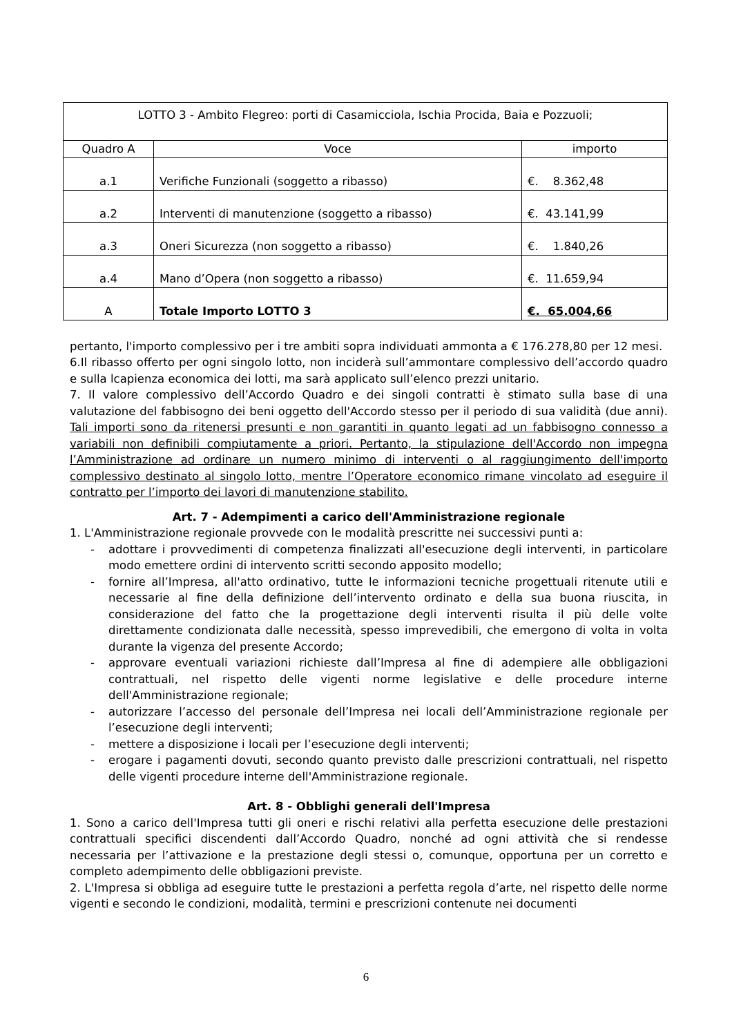| LOTTO 3 - Ambito Flegreo: porti di Casamicciola, Ischia Procida, Baia e Pozzuoli; | | |
| Quadro A | Voce | importo |
| a.1 | Verifiche Funzionali (soggetto a ribasso) | €. 8.362,48 |
| a.2 | Interventi di manutenzione (soggetto a ribasso) | €. 43.141,99 |
| a.3 | Oneri Sicurezza (non soggetto a ribasso) | €. 1.840,26 |
| a.4 | Mano d’Opera (non soggetto a ribasso) | €. 11.659,94 |
| A | Totale Importo LOTTO 3 | €. 65.004,66 |
pertanto, l'importo complessivo per i tre ambiti sopra individuati ammonta a € 176.278,80 per 12 mesi.
6.Il ribasso offerto per ogni singolo lotto, non inciderà sull’ammontare complessivo dell’accordo quadro e sulla lcapienza economica dei lotti, ma sarà applicato sull’elenco prezzi unitario.
7. Il valore complessivo dell’Accordo Quadro e dei singoli contratti è stimato sulla base di una valutazione del fabbisogno dei beni oggetto dell'Accordo stesso per il periodo di sua validità (due anni). Tali importi sono da ritenersi presunti e non garantiti in quanto legati ad un fabbisogno connesso a variabili non definibili compiutamente a priori. Pertanto, la stipulazione dell'Accordo non impegna l’Amministrazione ad ordinare un numero minimo di interventi o al raggiungimento dell'importo complessivo destinato al singolo lotto, mentre l’Operatore economico rimane vincolato ad eseguire il contratto per l’importo dei lavori di manutenzione stabilito.
Art. 7 - Adempimenti a carico dell'Amministrazione regionale
1. L'Amministrazione regionale provvede con le modalità prescritte nei successivi punti a:
- adottare i provvedimenti di competenza finalizzati all'esecuzione degli interventi, in particolare modo emettere ordini di intervento scritti secondo apposito modello;
- fornire all’Impresa, all'atto ordinativo, tutte le informazioni tecniche progettuali ritenute utili e necessarie al fine della definizione dell’intervento ordinato e della sua buona riuscita, in considerazione del fatto che la progettazione degli interventi risulta il più delle volte direttamente condizionata dalle necessità, spesso imprevedibili, che emergono di volta in volta durante la vigenza del presente Accordo;
- approvare eventuali variazioni richieste dall’Impresa al fine di adempiere alle obbligazioni contrattuali, nel rispetto delle vigenti norme legislative e delle procedure interne dell'Amministrazione regionale;
- autorizzare l’accesso del personale dell’Impresa nei locali dell’Amministrazione regionale per l’esecuzione degli interventi;
- mettere a disposizione i locali per l’esecuzione degli interventi;
- erogare i pagamenti dovuti, secondo quanto previsto dalle prescrizioni contrattuali, nel rispetto delle vigenti procedure interne dell'Amministrazione regionale.
Art. 8 - Obblighi generali dell'Impresa
1. Sono a carico dell'Impresa tutti gli oneri e rischi relativi alla perfetta esecuzione delle prestazioni contrattuali specifici discendenti dall’Accordo Quadro, nonché ad ogni attività che si rendesse necessaria per l’attivazione e la prestazione degli stessi o, comunque, opportuna per un corretto e completo adempimento delle obbligazioni previste.
2. L'Impresa si obbliga ad eseguire tutte le prestazioni a perfetta regola d’arte, nel rispetto delle norme vigenti e secondo le condizioni, modalità, termini e prescrizioni contenute nei documenti
6